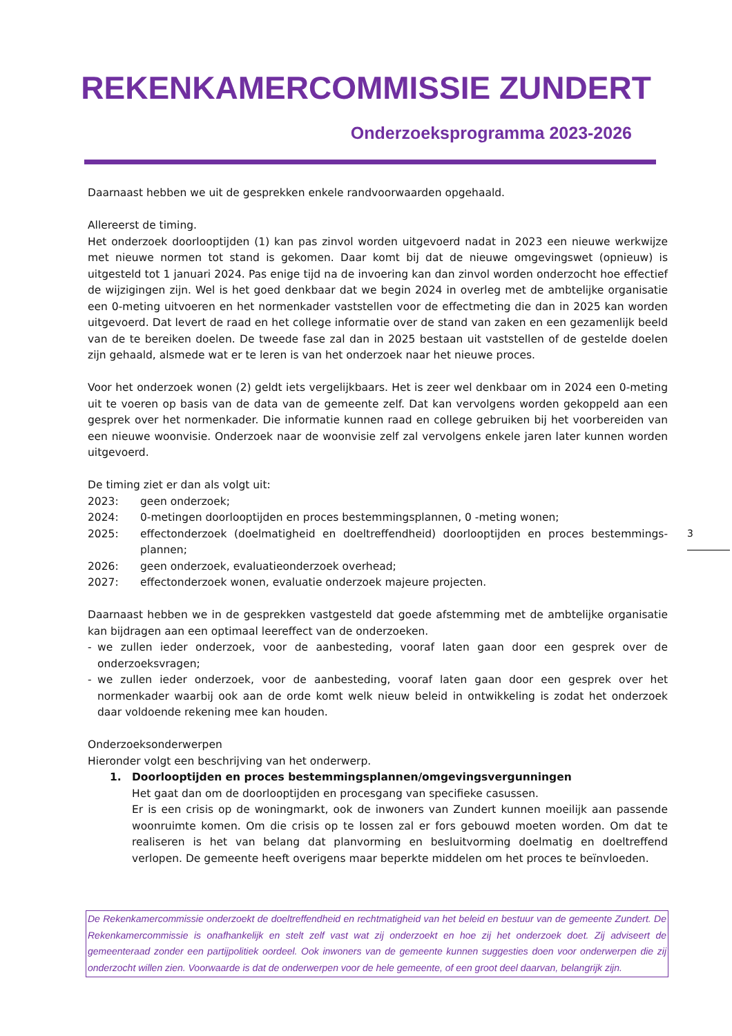REKENKAMERCOMMISSIE ZUNDERT
Onderzoeksprogramma 2023-2026
Daarnaast hebben we uit de gesprekken enkele randvoorwaarden opgehaald.
Allereerst de timing.
Het onderzoek doorlooptijden (1) kan pas zinvol worden uitgevoerd nadat in 2023 een nieuwe werkwijze met nieuwe normen tot stand is gekomen. Daar komt bij dat de nieuwe omgevingswet (opnieuw) is uitgesteld tot 1 januari 2024. Pas enige tijd na de invoering kan dan zinvol worden onderzocht hoe effectief de wijzigingen zijn. Wel is het goed denkbaar dat we begin 2024 in overleg met de ambtelijke organisatie een 0-meting uitvoeren en het normenkader vaststellen voor de effectmeting die dan in 2025 kan worden uitgevoerd. Dat levert de raad en het college informatie over de stand van zaken en een gezamenlijk beeld van de te bereiken doelen. De tweede fase zal dan in 2025 bestaan uit vaststellen of de gestelde doelen zijn gehaald, alsmede wat er te leren is van het onderzoek naar het nieuwe proces.
Voor het onderzoek wonen (2) geldt iets vergelijkbaars. Het is zeer wel denkbaar om in 2024 een 0-meting uit te voeren op basis van de data van de gemeente zelf. Dat kan vervolgens worden gekoppeld aan een gesprek over het normenkader. Die informatie kunnen raad en college gebruiken bij het voorbereiden van een nieuwe woonvisie. Onderzoek naar de woonvisie zelf zal vervolgens enkele jaren later kunnen worden uitgevoerd.
De timing ziet er dan als volgt uit:
2023: geen onderzoek;
2024: 0-metingen doorlooptijden en proces bestemmingsplannen, 0 -meting wonen;
2025: effectonderzoek (doelmatigheid en doeltreffendheid) doorlooptijden en proces bestemmings-plannen;
2026: geen onderzoek, evaluatieonderzoek overhead;
2027: effectonderzoek wonen, evaluatie onderzoek majeure projecten.
Daarnaast hebben we in de gesprekken vastgesteld dat goede afstemming met de ambtelijke organisatie kan bijdragen aan een optimaal leereffect van de onderzoeken.
- we zullen ieder onderzoek, voor de aanbesteding, vooraf laten gaan door een gesprek over de onderzoeksvragen;
- we zullen ieder onderzoek, voor de aanbesteding, vooraf laten gaan door een gesprek over het normenkader waarbij ook aan de orde komt welk nieuw beleid in ontwikkeling is zodat het onderzoek daar voldoende rekening mee kan houden.
Onderzoeksonderwerpen
Hieronder volgt een beschrijving van het onderwerp.
1. Doorlooptijden en proces bestemmingsplannen/omgevingsvergunningen
Het gaat dan om de doorlooptijden en procesgang van specifieke casussen.
Er is een crisis op de woningmarkt, ook de inwoners van Zundert kunnen moeilijk aan passende woonruimte komen. Om die crisis op te lossen zal er fors gebouwd moeten worden. Om dat te realiseren is het van belang dat planvorming en besluitvorming doelmatig en doeltreffend verlopen. De gemeente heeft overigens maar beperkte middelen om het proces te beïnvloeden.
3
De Rekenkamercommissie onderzoekt de doeltreffendheid en rechtmatigheid van het beleid en bestuur van de gemeente Zundert. De Rekenkamercommissie is onafhankelijk en stelt zelf vast wat zij onderzoekt en hoe zij het onderzoek doet. Zij adviseert de gemeenteraad zonder een partijpolitiek oordeel. Ook inwoners van de gemeente kunnen suggesties doen voor onderwerpen die zij onderzocht willen zien. Voorwaarde is dat de onderwerpen voor de hele gemeente, of een groot deel daarvan, belangrijk zijn.